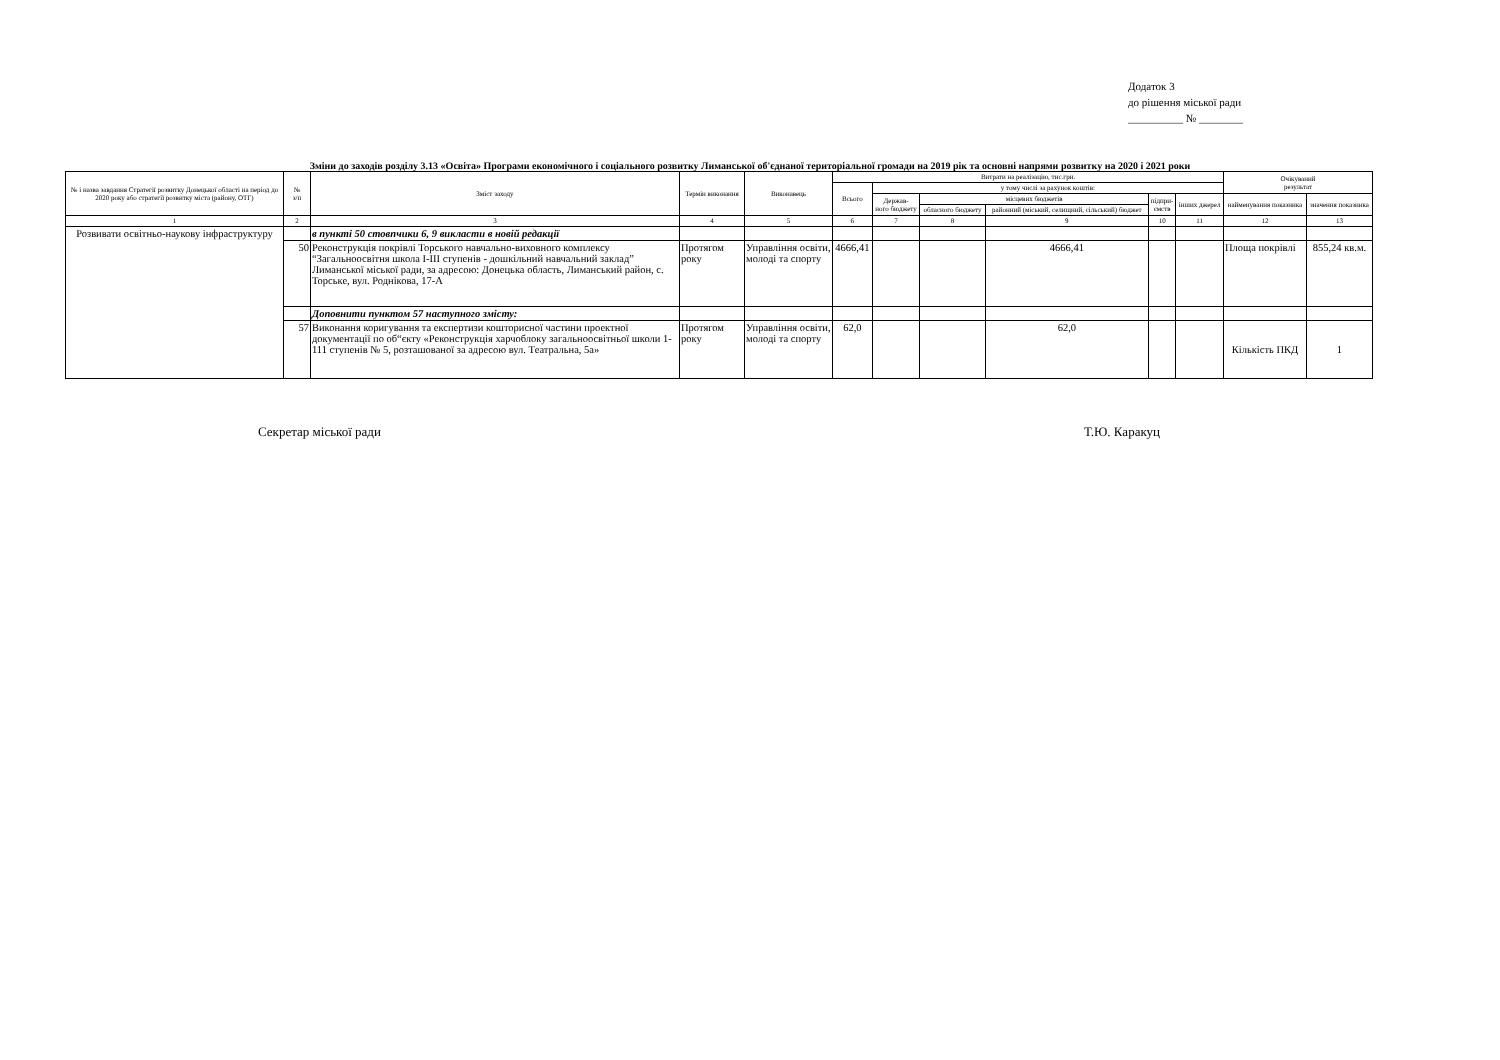Додаток 3
до рішення міської ради
__________ № ________
Зміни до заходів розділу 3.13 «Освіта» Програми економічного і соціального розвитку Лиманської об'єднаної територіальної громади на 2019 рік та основні напрями розвитку на 2020 і 2021 роки
| № і назва завдання Стратегії розвитку Донецької області на період до 2020 року або стратегії розвитку міста (району, ОТГ) | № з/п | Зміст заходу | Термін виконання | Виконавець | Витрати на реалізацію, тис.грн. | | | | | | Очікуваний результат | |
| --- | --- | --- | --- | --- | --- | --- | --- | --- | --- | --- | --- | --- |
| | | | | | Всього | у тому числі за рахунок коштів: | | | | | | |
| | | | | | | Держав- ного бюджету | місцевих бюджетів | | підпри- ємств | інших джерел | найменування показника | значення показника |
| | | | | | | | обласного бюджету | районний (міський, селищний, сільський) бюджет | | | | |
| 1 | 2 | 3 | 4 | 5 | 6 | 7 | 8 | 9 | 10 | 11 | 12 | 13 |
| Розвивати освітньо-наукову інфраструктуру | | в пункті 50 стовпчики 6, 9 викласти в новій редакції | | | | | | | | | | |
| | 50 | Реконструкція покрівлі Торського навчально-виховного комплексу “Загальноосвітня школа І-ІІІ ступенів - дошкільний навчальний заклад” Лиманської міської ради, за адресою: Донецька область, Лиманський район, с. Торське, вул. Роднікова, 17-А | Протягом року | Управління освіти, молоді та спорту | 4666,41 | | | 4666,41 | | | Площа покрівлі | 855,24 кв.м. |
| | | Доповнити пунктом 57 наступного змісту: | | | | | | | | | | |
| | 57 | Виконання коригування та експертизи кошторисної частини проектної документації по об“єкту «Реконструкція харчоблоку загальноосвітньої школи 1-111 ступенів № 5, розташованої за адресою вул. Театральна, 5а» | Протягом року | Управління освіти, молоді та спорту | 62,0 | | | 62,0 | | | Кількість ПКД | 1 |
Секретар міської ради Т.Ю. Каракуц